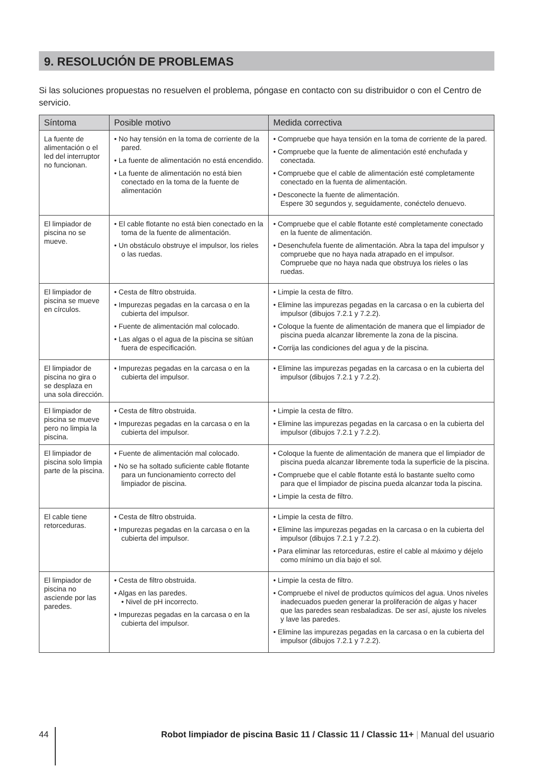9. RESOLUCIÓN DE PROBLEMAS
Si las soluciones propuestas no resuelven el problema, póngase en contacto con su distribuidor o con el Centro de servicio.
| Síntoma | Posible motivo | Medida correctiva |
| --- | --- | --- |
| La fuente de alimentación o el led del interruptor no funcionan. | • No hay tensión en la toma de corriente de la pared. • La fuente de alimentación no está encendido. • La fuente de alimentación no está bien conectado en la toma de la fuente de alimentación | • Compruebe que haya tensión en la toma de corriente de la pared. • Compruebe que la fuente de alimentación esté enchufada y conectada. • Compruebe que el cable de alimentación esté completamente conectado en la fuenta de alimentación. • Desconecte la fuente de alimentación. Espere 30 segundos y, seguidamente, conéctelo denuevo. |
| El limpiador de piscina no se mueve. | • El cable flotante no está bien conectado en la toma de la fuente de alimentación. • Un obstáculo obstruye el impulsor, los rieles o las ruedas. | • Compruebe que el cable flotante esté completamente conectado en la fuente de alimentación. • Desenchufela fuente de alimentación. Abra la tapa del impulsor y compruebe que no haya nada atrapado en el impulsor. Compruebe que no haya nada que obstruya los rieles o las ruedas. |
| El limpiador de piscina se mueve en círculos. | • Cesta de filtro obstruida. • Impurezas pegadas en la carcasa o en la cubierta del impulsor. • Fuente de alimentación mal colocado. • Las algas o el agua de la piscina se sitúan fuera de especificación. | • Limpie la cesta de filtro. • Elimine las impurezas pegadas en la carcasa o en la cubierta del impulsor (dibujos 7.2.1 y 7.2.2). • Coloque la fuente de alimentación de manera que el limpiador de piscina pueda alcanzar libremente la zona de la piscina. • Corrija las condiciones del agua y de la piscina. |
| El limpiador de piscina no gira o se desplaza en una sola dirección. | • Impurezas pegadas en la carcasa o en la cubierta del impulsor. | • Elimine las impurezas pegadas en la carcasa o en la cubierta del impulsor (dibujos 7.2.1 y 7.2.2). |
| El limpiador de piscina se mueve pero no limpia la piscina. | • Cesta de filtro obstruida. • Impurezas pegadas en la carcasa o en la cubierta del impulsor. | • Limpie la cesta de filtro. • Elimine las impurezas pegadas en la carcasa o en la cubierta del impulsor (dibujos 7.2.1 y 7.2.2). |
| El limpiador de piscina solo limpia parte de la piscina. | • Fuente de alimentación mal colocado. • No se ha soltado suficiente cable flotante para un funcionamiento correcto del limpiador de piscina. | • Coloque la fuente de alimentación de manera que el limpiador de piscina pueda alcanzar libremente toda la superficie de la piscina. • Compruebe que el cable flotante está lo bastante suelto como para que el limpiador de piscina pueda alcanzar toda la piscina. • Limpie la cesta de filtro. |
| El cable tiene retorceduras. | • Cesta de filtro obstruida. • Impurezas pegadas en la carcasa o en la cubierta del impulsor. | • Limpie la cesta de filtro. • Elimine las impurezas pegadas en la carcasa o en la cubierta del impulsor (dibujos 7.2.1 y 7.2.2). • Para eliminar las retorceduras, estire el cable al máximo y déjelo como mínimo un día bajo el sol. |
| El limpiador de piscina no asciende por las paredes. | • Cesta de filtro obstruida. • Algas en las paredes. • Nivel de pH incorrecto. • Impurezas pegadas en la carcasa o en la cubierta del impulsor. | • Limpie la cesta de filtro. • Compruebe el nivel de productos químicos del agua. Unos niveles inadecuados pueden generar la proliferación de algas y hacer que las paredes sean resbaladizas. De ser así, ajuste los niveles y lave las paredes. • Elimine las impurezas pegadas en la carcasa o en la cubierta del impulsor (dibujos 7.2.1 y 7.2.2). |
44 Robot limpiador de piscina Basic 11 / Classic 11 / Classic 11+ | Manual del usuario